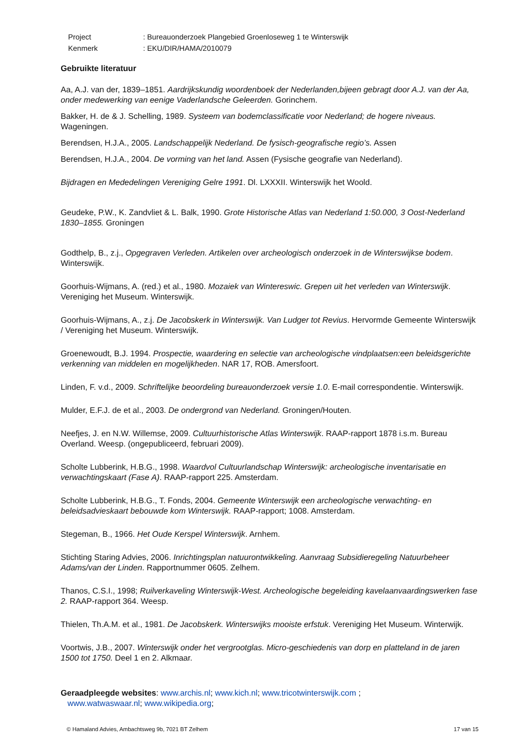| Project | : Bureauonderzoek Plangebied Groenloseweg 1 te Winterswijk |
| Kenmerk | : EKU/DIR/HAMA/2010079 |
Gebruikte literatuur
Aa, A.J. van der, 1839–1851. Aardrijkskundig woordenboek der Nederlanden,bijeen gebragt door A.J. van der Aa, onder medewerking van eenige Vaderlandsche Geleerden. Gorinchem.
Bakker, H. de & J. Schelling, 1989. Systeem van bodemclassificatie voor Nederland; de hogere niveaus. Wageningen.
Berendsen, H.J.A., 2005. Landschappelijk Nederland. De fysisch-geografische regio’s. Assen
Berendsen, H.J.A., 2004. De vorming van het land. Assen (Fysische geografie van Nederland).
Bijdragen en Mededelingen Vereniging Gelre 1991. Dl. LXXXII. Winterswijk het Woold.
Geudeke, P.W., K. Zandvliet & L. Balk, 1990. Grote Historische Atlas van Nederland 1:50.000, 3 Oost-Nederland 1830–1855. Groningen
Godthelp, B., z.j., Opgegraven Verleden. Artikelen over archeologisch onderzoek in de Winterswijkse bodem. Winterswijk.
Goorhuis-Wijmans, A. (red.) et al., 1980. Mozaiek van Wintereswic. Grepen uit het verleden van Winterswijk. Vereniging het Museum. Winterswijk.
Goorhuis-Wijmans, A., z.j. De Jacobskerk in Winterswijk. Van Ludger tot Revius. Hervormde Gemeente Winterswijk / Vereniging het Museum. Winterswijk.
Groenewoudt, B.J. 1994. Prospectie, waardering en selectie van archeologische vindplaatsen:een beleidsgerichte verkenning van middelen en mogelijkheden. NAR 17, ROB. Amersfoort.
Linden, F. v.d., 2009. Schriftelijke beoordeling bureauonderzoek versie 1.0. E-mail correspondentie. Winterswijk.
Mulder, E.F.J. de et al., 2003. De ondergrond van Nederland. Groningen/Houten.
Neefjes, J. en N.W. Willemse, 2009. Cultuurhistorische Atlas Winterswijk. RAAP-rapport 1878 i.s.m. Bureau Overland. Weesp. (ongepubliceerd, februari 2009).
Scholte Lubberink, H.B.G., 1998. Waardvol Cultuurlandschap Winterswijk: archeologische inventarisatie en verwachtingskaart (Fase A). RAAP-rapport 225. Amsterdam.
Scholte Lubberink, H.B.G., T. Fonds, 2004. Gemeente Winterswijk een archeologische verwachting- en beleidsadvieskaart bebouwde kom Winterswijk. RAAP-rapport; 1008. Amsterdam.
Stegeman, B., 1966. Het Oude Kerspel Winterswijk. Arnhem.
Stichting Staring Advies, 2006. Inrichtingsplan natuurontwikkeling. Aanvraag Subsidieregeling Natuurbeheer Adams/van der Linden. Rapportnummer 0605. Zelhem.
Thanos, C.S.I., 1998; Ruilverkaveling Winterswijk-West. Archeologische begeleiding kavelaanvaardingswerken fase 2. RAAP-rapport 364. Weesp.
Thielen, Th.A.M. et al., 1981. De Jacobskerk. Winterswijks mooiste erfstuk. Vereniging Het Museum. Winterwijk.
Voortwis, J.B., 2007. Winterswijk onder het vergrootglas. Micro-geschiedenis van dorp en platteland in de jaren 1500 tot 1750. Deel 1 en 2. Alkmaar.
Geraadpleegde websites: www.archis.nl; www.kich.nl; www.tricotwinterswijk.com ;
www.watwaswaar.nl; www.wikipedia.org;
© Hamaland Advies, Ambachtsweg 9b, 7021 BT Zelhem 17 van 15